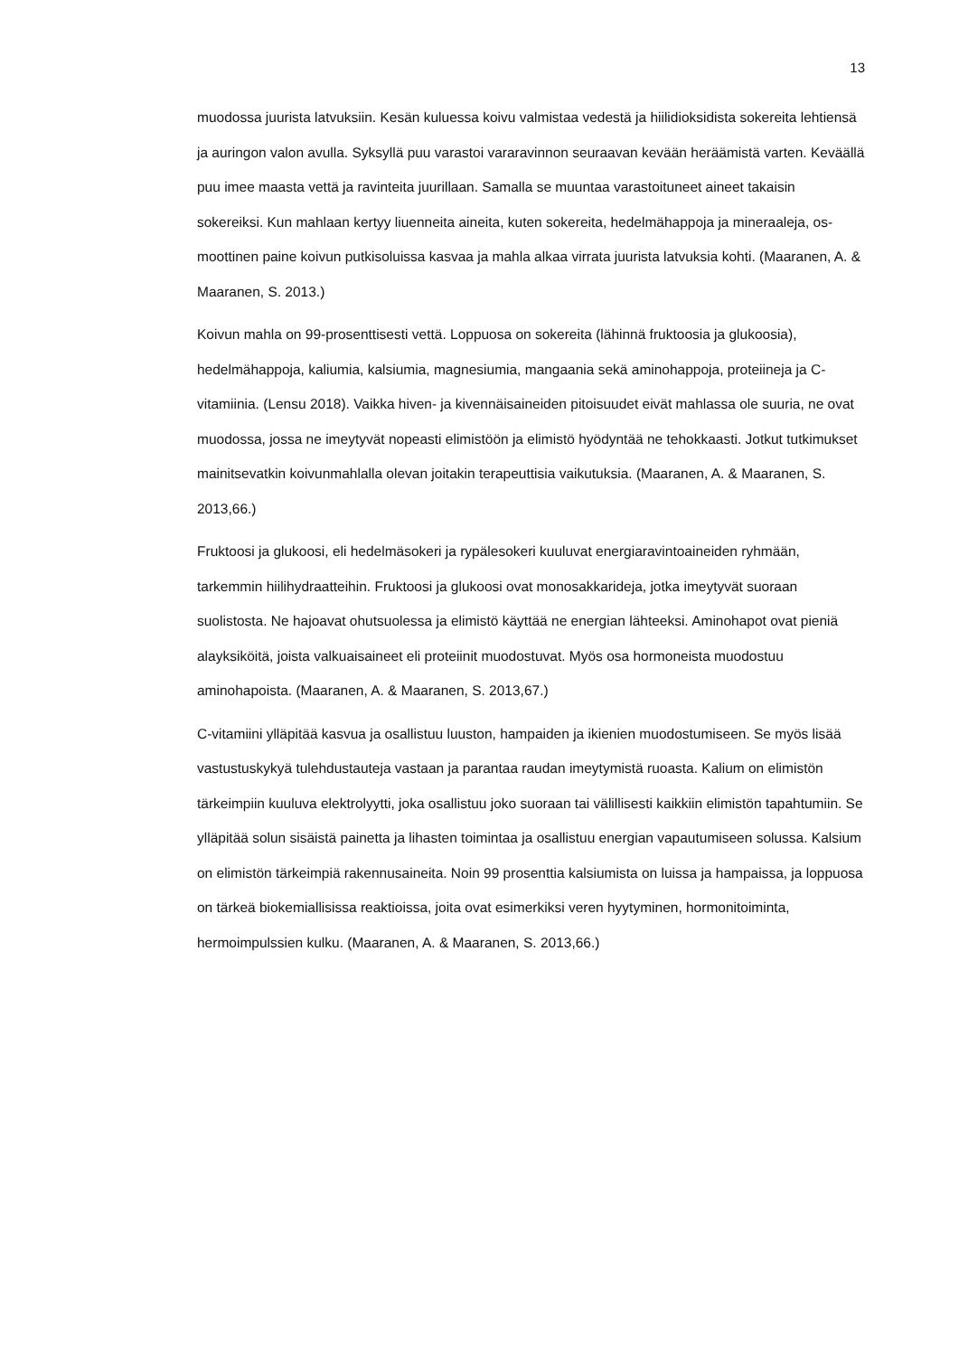13
muodossa juurista latvuksiin. Kesän kuluessa koivu valmistaa vedestä ja hiilidioksi­dista sokereita lehtiensä ja auringon valon avulla. Syksyllä puu varastoi vararavinnon seuraavan kevään heräämistä varten. Keväällä puu imee maasta vettä ja ravinteita juurillaan. Samalla se muuntaa varastoituneet aineet takaisin sokereiksi. Kun mah­laan kertyy liuenneita aineita, kuten sokereita, hedelmähappoja ja mineraaleja, os­moottinen paine koivun putkisoluissa kasvaa ja mahla alkaa virrata juurista latvuksia kohti. (Maaranen, A. & Maaranen, S. 2013.)
Koivun mahla on 99-prosenttisesti vettä. Loppuosa on sokereita (lähinnä fruktoosia ja glukoosia), hedelmähappoja, kaliumia, kalsiumia, magnesiumia, mangaania sekä ami­nohappoja, proteiineja ja C-vitamiinia. (Lensu 2018). Vaikka hiven- ja kivennäisainei­den pitoisuudet eivät mahlassa ole suuria, ne ovat muodossa, jossa ne imeytyvät no­peasti elimistöön ja elimistö hyödyntää ne tehokkaasti. Jotkut tutkimukset mainitse­vatkin koivunmahlalla olevan joitakin terapeuttisia vaikutuksia. (Maaranen, A. & Maaranen, S. 2013,66.)
Fruktoosi ja glukoosi, eli hedelmäsokeri ja rypälesokeri kuuluvat energiaravintoainei­den ryhmään, tarkemmin hiilihydraatteihin. Fruktoosi ja glukoosi ovat monosakkari­deja, jotka imeytyvät suoraan suolistosta. Ne hajoavat ohutsuolessa ja elimistö käyt­tää ne energian lähteeksi. Aminohapot ovat pieniä alayksiköitä, joista valkuaisaineet eli proteiinit muodostuvat. Myös osa hormoneista muodostuu aminohapoista. (Maa­ranen, A. & Maaranen, S. 2013,67.)
C-vitamiini ylläpitää kasvua ja osallistuu luuston, hampaiden ja ikienien muodostumi­seen. Se myös lisää vastustuskykyä tulehdustauteja vastaan ja parantaa raudan imey­tymistä ruoasta. Kalium on elimistön tärkeimpiin kuuluva elektrolyytti, joka osallistuu joko suoraan tai välillisesti kaikkiin elimistön tapahtumiin. Se ylläpitää solun sisäistä painetta ja lihasten toimintaa ja osallistuu energian vapautumiseen solussa. Kalsium on elimistön tärkeimpiä rakennusaineita. Noin 99 prosenttia kalsiumista on luissa ja hampaissa, ja loppuosa on tärkeä biokemiallisissa reaktioissa, joita ovat esimerkiksi veren hyytyminen, hormonitoiminta, hermoimpulssien kulku. (Maaranen, A. & Maa­ranen, S. 2013,66.)